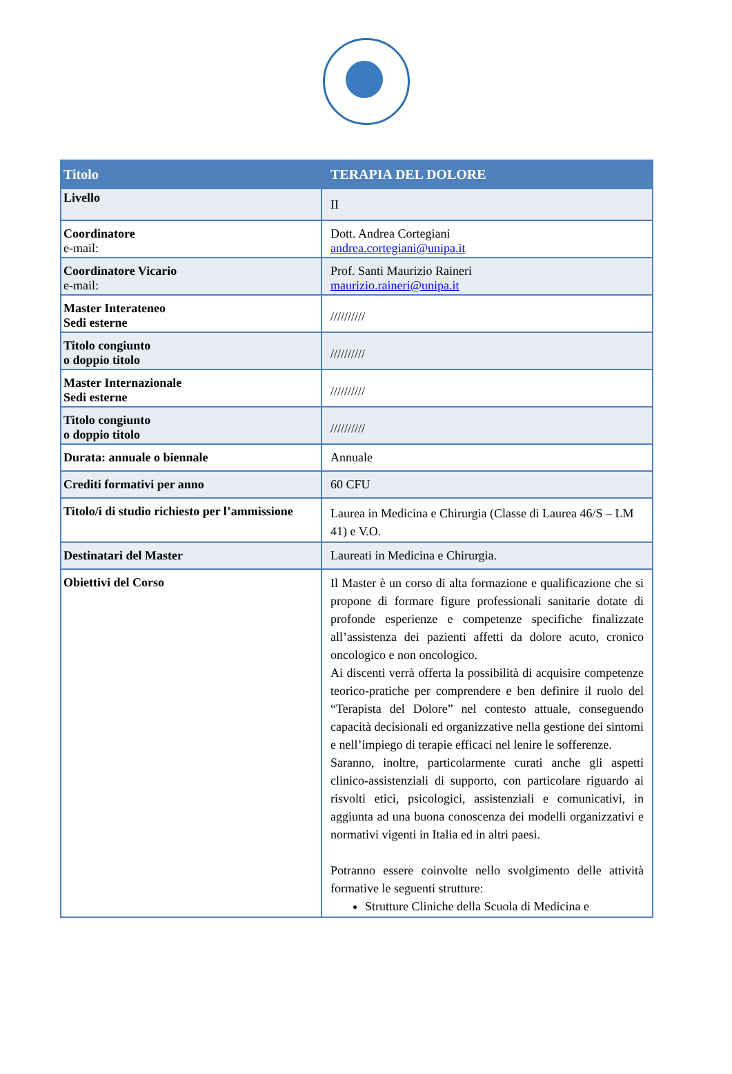| Titolo | TERAPIA DEL DOLORE |
| --- | --- |
| Livello | II |
| Coordinatore e-mail: | Dott. Andrea Cortegiani andrea.cortegiani@unipa.it |
| Coordinatore Vicario e-mail: | Prof. Santi Maurizio Raineri maurizio.raineri@unipa.it |
| Master Interateneo Sedi esterne | ////////// |
| Titolo congiunto o doppio titolo | ////////// |
| Master Internazionale Sedi esterne | ////////// |
| Titolo congiunto o doppio titolo | ////////// |
| Durata: annuale o biennale | Annuale |
| Crediti formativi per anno | 60 CFU |
| Titolo/i di studio richiesto per l’ammissione | Laurea in Medicina e Chirurgia (Classe di Laurea 46/S – LM 41) e V.O. |
| Destinatari del Master | Laureati in Medicina e Chirurgia. |
| Obiettivi del Corso | Il Master è un corso di alta formazione e qualificazione che si propone di formare figure professionali sanitarie dotate di profonde esperienze e competenze specifiche finalizzate all’assistenza dei pazienti affetti da dolore acuto, cronico oncologico e non oncologico. Ai discenti verrà offerta la possibilità di acquisire competenze teorico-pratiche per comprendere e ben definire il ruolo del “Terapista del Dolore” nel contesto attuale, conseguendo capacità decisionali ed organizzative nella gestione dei sintomi e nell’impiego di terapie efficaci nel lenire le sofferenze. Saranno, inoltre, particolarmente curati anche gli aspetti clinico-assistenziali di supporto, con particolare riguardo ai risvolti etici, psicologici, assistenziali e comunicativi, in aggiunta ad una buona conoscenza dei modelli organizzativi e normativi vigenti in Italia ed in altri paesi. Potranno essere coinvolte nello svolgimento delle attività formative le seguenti strutture: Strutture Cliniche della Scuola di Medicina e |